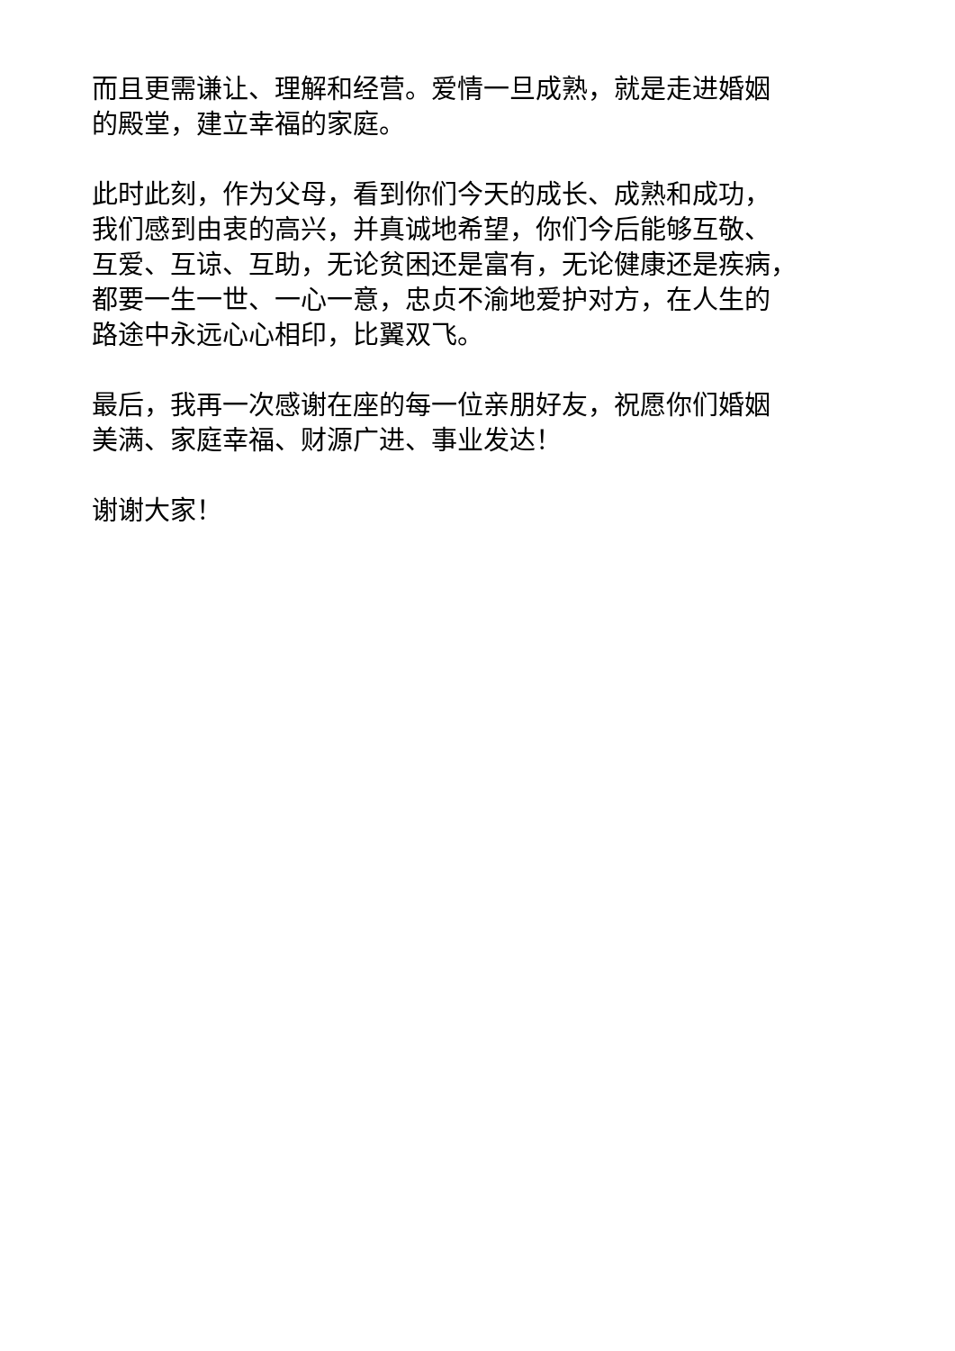而且更需谦让、理解和经营。爱情一旦成熟，就是走进婚姻
的殿堂，建立幸福的家庭。
此时此刻，作为父母，看到你们今天的成长、成熟和成功，
我们感到由衷的高兴，并真诚地希望，你们今后能够互敬、
互爱、互谅、互助，无论贫困还是富有，无论健康还是疾病，
都要一生一世、一心一意，忠贞不渝地爱护对方，在人生的
路途中永远心心相印，比翼双飞。
最后，我再一次感谢在座的每一位亲朋好友，祝愿你们婚姻
美满、家庭幸福、财源广进、事业发达！
谢谢大家！